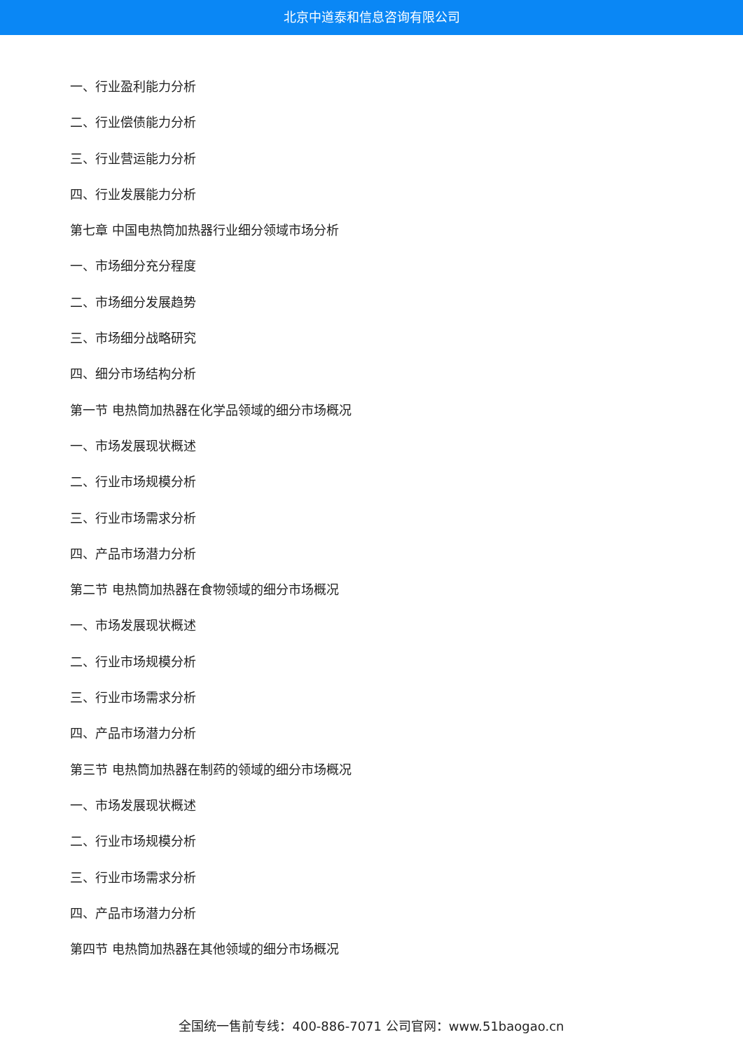北京中道泰和信息咨询有限公司
一、行业盈利能力分析
二、行业偿债能力分析
三、行业营运能力分析
四、行业发展能力分析
第七章 中国电热筒加热器行业细分领域市场分析
一、市场细分充分程度
二、市场细分发展趋势
三、市场细分战略研究
四、细分市场结构分析
第一节 电热筒加热器在化学品领域的细分市场概况
一、市场发展现状概述
二、行业市场规模分析
三、行业市场需求分析
四、产品市场潜力分析
第二节 电热筒加热器在食物领域的细分市场概况
一、市场发展现状概述
二、行业市场规模分析
三、行业市场需求分析
四、产品市场潜力分析
第三节 电热筒加热器在制药的领域的细分市场概况
一、市场发展现状概述
二、行业市场规模分析
三、行业市场需求分析
四、产品市场潜力分析
第四节 电热筒加热器在其他领域的细分市场概况
全国统一售前专线：400-886-7071 公司官网：www.51baogao.cn